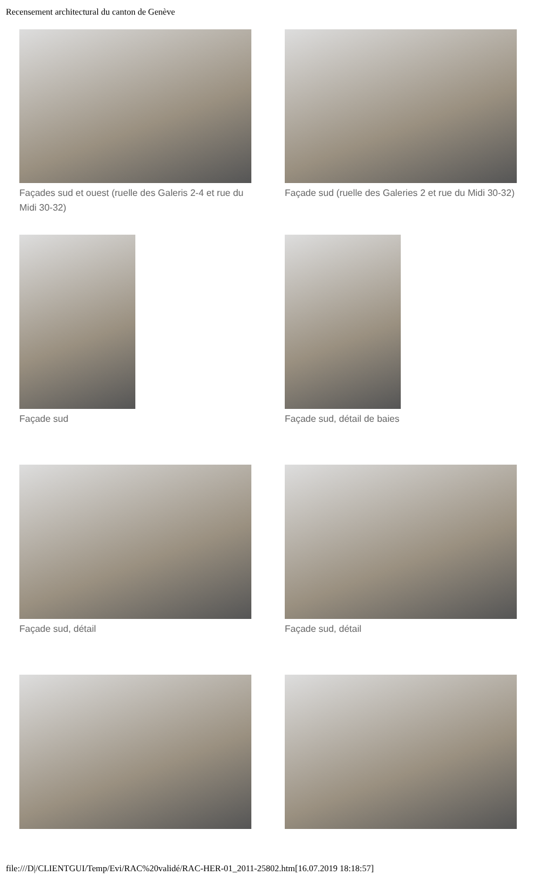Recensement architectural du canton de Genève
Façades sud et ouest (ruelle des Galeris 2-4 et rue du Midi 30-32)
Façade sud (ruelle des Galeries 2 et rue du Midi 30-32)
Façade sud Façade sud, détail de baies
Façade sud, détail Façade sud, détail
file:///D|/CLIENTGUI/Temp/Evi/RAC%20validé/RAC-HER-01_2011-25802.htm[16.07.2019 18:18:57]